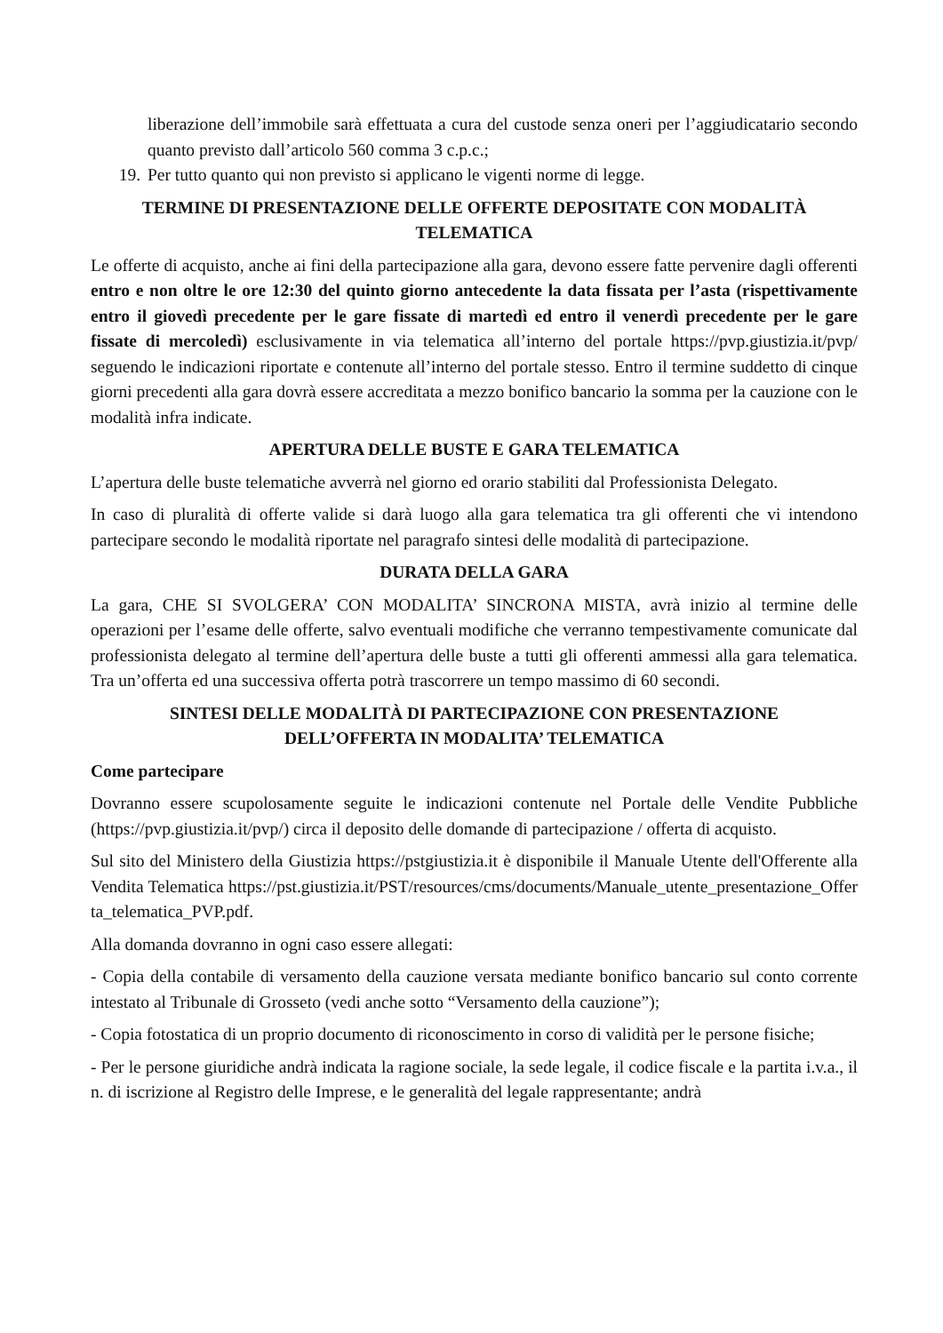liberazione dell’immobile sarà effettuata a cura del custode senza oneri per l’aggiudicatario secondo quanto previsto dall’articolo 560 comma 3 c.p.c.;
19. Per tutto quanto qui non previsto si applicano le vigenti norme di legge.
TERMINE DI PRESENTAZIONE DELLE OFFERTE DEPOSITATE CON MODALITÀ
TELEMATICA
Le offerte di acquisto, anche ai fini della partecipazione alla gara, devono essere fatte pervenire dagli offerenti entro e non oltre le ore 12:30 del quinto giorno antecedente la data fissata per l’asta (rispettivamente entro il giovedì precedente per le gare fissate di martedì ed entro il venerdì precedente per le gare fissate di mercoledì) esclusivamente in via telematica all’interno del portale https://pvp.giustizia.it/pvp/ seguendo le indicazioni riportate e contenute all’interno del portale stesso. Entro il termine suddetto di cinque giorni precedenti alla gara dovrà essere accreditata a mezzo bonifico bancario la somma per la cauzione con le modalità infra indicate.
APERTURA DELLE BUSTE E GARA TELEMATICA
L’apertura delle buste telematiche avverrà nel giorno ed orario stabiliti dal Professionista Delegato.
In caso di pluralità di offerte valide si darà luogo alla gara telematica tra gli offerenti che vi intendono partecipare secondo le modalità riportate nel paragrafo sintesi delle modalità di partecipazione.
DURATA DELLA GARA
La gara, CHE SI SVOLGERA’ CON MODALITA’ SINCRONA MISTA, avrà inizio al termine delle operazioni per l’esame delle offerte, salvo eventuali modifiche che verranno tempestivamente comunicate dal professionista delegato al termine dell’apertura delle buste a tutti gli offerenti ammessi alla gara telematica. Tra un’offerta ed una successiva offerta potrà trascorrere un tempo massimo di 60 secondi.
SINTESI DELLE MODALITÀ DI PARTECIPAZIONE CON PRESENTAZIONE
DELL’OFFERTA IN MODALITA’ TELEMATICA
Come partecipare
Dovranno essere scupolosamente seguite le indicazioni contenute nel Portale delle Vendite Pubbliche (https://pvp.giustizia.it/pvp/) circa il deposito delle domande di partecipazione / offerta di acquisto.
Sul sito del Ministero della Giustizia https://pstgiustizia.it è disponibile il Manuale Utente dell'Offerente alla Vendita Telematica https://pst.giustizia.it/PST/resources/cms/documents/Manuale_utente_presentazione_Offerta_telematica_PVP.pdf.
Alla domanda dovranno in ogni caso essere allegati:
- Copia della contabile di versamento della cauzione versata mediante bonifico bancario sul conto corrente intestato al Tribunale di Grosseto (vedi anche sotto “Versamento della cauzione”);
- Copia fotostatica di un proprio documento di riconoscimento in corso di validità per le persone fisiche;
- Per le persone giuridiche andrà indicata la ragione sociale, la sede legale, il codice fiscale e la partita i.v.a., il n. di iscrizione al Registro delle Imprese, e le generalità del legale rappresentante; andrà